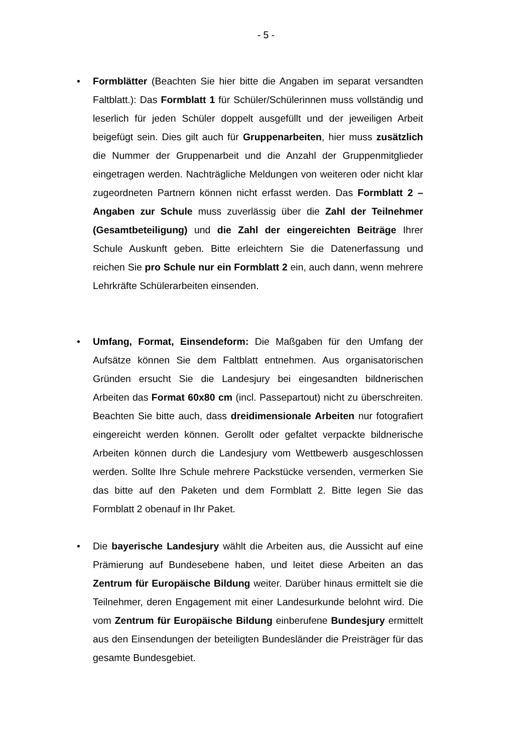- 5 -
• Formblätter (Beachten Sie hier bitte die Angaben im separat versandten Faltblatt.): Das Formblatt 1 für Schüler/Schülerinnen muss vollständig und leserlich für jeden Schüler doppelt ausgefüllt und der jeweiligen Arbeit beigefügt sein. Dies gilt auch für Gruppenarbeiten, hier muss zusätzlich die Nummer der Gruppenarbeit und die Anzahl der Gruppenmitglieder eingetragen werden. Nachträgliche Meldungen von weiteren oder nicht klar zugeordneten Partnern können nicht erfasst werden. Das Formblatt 2 – Angaben zur Schule muss zuverlässig über die Zahl der Teilnehmer (Gesamtbeteiligung) und die Zahl der eingereichten Beiträge Ihrer Schule Auskunft geben. Bitte erleichtern Sie die Datenerfassung und reichen Sie pro Schule nur ein Formblatt 2 ein, auch dann, wenn mehrere Lehrkräfte Schülerarbeiten einsenden.
• Umfang, Format, Einsendeform: Die Maßgaben für den Umfang der Aufsätze können Sie dem Faltblatt entnehmen. Aus organisatorischen Gründen ersucht Sie die Landesjury bei eingesandten bildnerischen Arbeiten das Format 60x80 cm (incl. Passepartout) nicht zu überschreiten. Beachten Sie bitte auch, dass dreidimensionale Arbeiten nur fotografiert eingereicht werden können. Gerollt oder gefaltet verpackte bildnerische Arbeiten können durch die Landesjury vom Wettbewerb ausgeschlossen werden. Sollte Ihre Schule mehrere Packstücke versenden, vermerken Sie das bitte auf den Paketen und dem Formblatt 2. Bitte legen Sie das Formblatt 2 obenauf in Ihr Paket.
• Die bayerische Landesjury wählt die Arbeiten aus, die Aussicht auf eine Prämierung auf Bundesebene haben, und leitet diese Arbeiten an das Zentrum für Europäische Bildung weiter. Darüber hinaus ermittelt sie die Teilnehmer, deren Engagement mit einer Landesurkunde belohnt wird. Die vom Zentrum für Europäische Bildung einberufene Bundesjury ermittelt aus den Einsendungen der beteiligten Bundesländer die Preisträger für das gesamte Bundesgebiet.